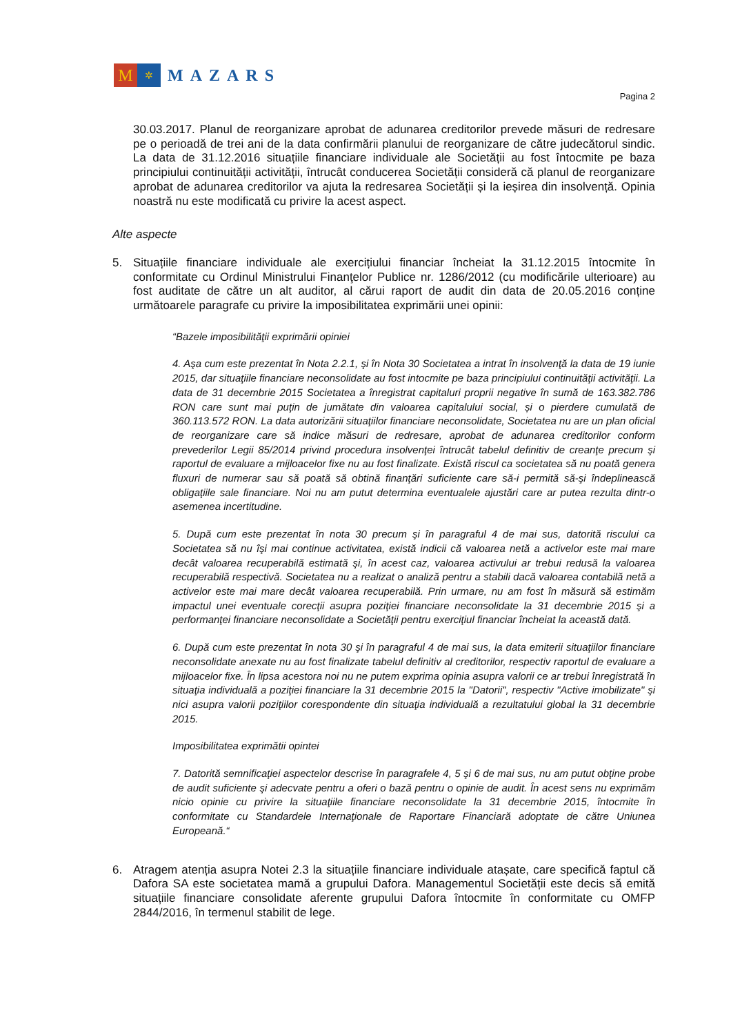M
✲
MAZARS
Pagina 2
30.03.2017. Planul de reorganizare aprobat de adunarea creditorilor prevede măsuri de redresare pe o perioadă de trei ani de la data confirmării planului de reorganizare de către judecătorul sindic. La data de 31.12.2016 situațiile financiare individuale ale Societății au fost întocmite pe baza principiului continuității activității, întrucât conducerea Societății consideră că planul de reorganizare aprobat de adunarea creditorilor va ajuta la redresarea Societății și la ieșirea din insolvență. Opinia noastră nu este modificată cu privire la acest aspect.
Alte aspecte
5. Situațiile financiare individuale ale exercițiului financiar încheiat la 31.12.2015 întocmite în conformitate cu Ordinul Ministrului Finanţelor Publice nr. 1286/2012 (cu modificările ulterioare) au fost auditate de către un alt auditor, al cărui raport de audit din data de 20.05.2016 conține următoarele paragrafe cu privire la imposibilitatea exprimării unei opinii:
“Bazele imposibilităţii exprimării opiniei
4. Aşa cum este prezentat în Nota 2.2.1, şi în Nota 30 Societatea a intrat în insolvenţă la data de 19 iunie 2015, dar situaţiile financiare neconsolidate au fost intocmite pe baza principiului continuităţii activităţii. La data de 31 decembrie 2015 Societatea a înregistrat capitaluri proprii negative în sumă de 163.382.786 RON care sunt mai puţin de jumătate din valoarea capitalului social, și o pierdere cumulată de 360.113.572 RON. La data autorizării situaţiilor financiare neconsolidate, Societatea nu are un plan oficial de reorganizare care să indice măsuri de redresare, aprobat de adunarea creditorilor conform prevederilor Legii 85/2014 privind procedura insolvenţei întrucât tabelul definitiv de creanţe precum şi raportul de evaluare a mijloacelor fixe nu au fost finalizate. Există riscul ca societatea să nu poată genera fluxuri de numerar sau să poată să obtină finanţări suficiente care să-i permită să-şi îndeplinească obligaţiile sale financiare. Noi nu am putut determina eventualele ajustări care ar putea rezulta dintr-o asemenea incertitudine.
5. După cum este prezentat în nota 30 precum şi în paragraful 4 de mai sus, datorită riscului ca Societatea să nu îşi mai continue activitatea, există indicii că valoarea netă a activelor este mai mare decât valoarea recuperabilă estimată şi, în acest caz, valoarea activului ar trebui redusă la valoarea recuperabilă respectivă. Societatea nu a realizat o analiză pentru a stabili dacă valoarea contabilă netă a activelor este mai mare decât valoarea recuperabilă. Prin urmare, nu am fost în măsură să estimăm impactul unei eventuale corecţii asupra poziţiei financiare neconsolidate la 31 decembrie 2015 şi a performanţei financiare neconsolidate a Societăţii pentru exerciţiul financiar încheiat la această dată.
6. După cum este prezentat în nota 30 şi în paragraful 4 de mai sus, la data emiterii situaţiilor financiare neconsolidate anexate nu au fost finalizate tabelul definitiv al creditorilor, respectiv raportul de evaluare a mijloacelor fixe. În lipsa acestora noi nu ne putem exprima opinia asupra valorii ce ar trebui înregistrată în situaţia individuală a poziţiei financiare la 31 decembrie 2015 la "Datorii", respectiv "Active imobilizate" şi nici asupra valorii poziţiilor corespondente din situaţia individuală a rezultatului global la 31 decembrie 2015.
Imposibilitatea exprimătii opintei
7. Datorită semnificaţiei aspectelor descrise în paragrafele 4, 5 şi 6 de mai sus, nu am putut obţine probe de audit suficiente şi adecvate pentru a oferi o bază pentru o opinie de audit. În acest sens nu exprimăm nicio opinie cu privire la situaţiile financiare neconsolidate la 31 decembrie 2015, întocmite în conformitate cu Standardele Internaţionale de Raportare Financiară adoptate de către Uniunea Europeană.“
6. Atragem atenția asupra Notei 2.3 la situațiile financiare individuale atașate, care specifică faptul că Dafora SA este societatea mamă a grupului Dafora. Managementul Societății este decis să emită situațiile financiare consolidate aferente grupului Dafora întocmite în conformitate cu OMFP 2844/2016, în termenul stabilit de lege.